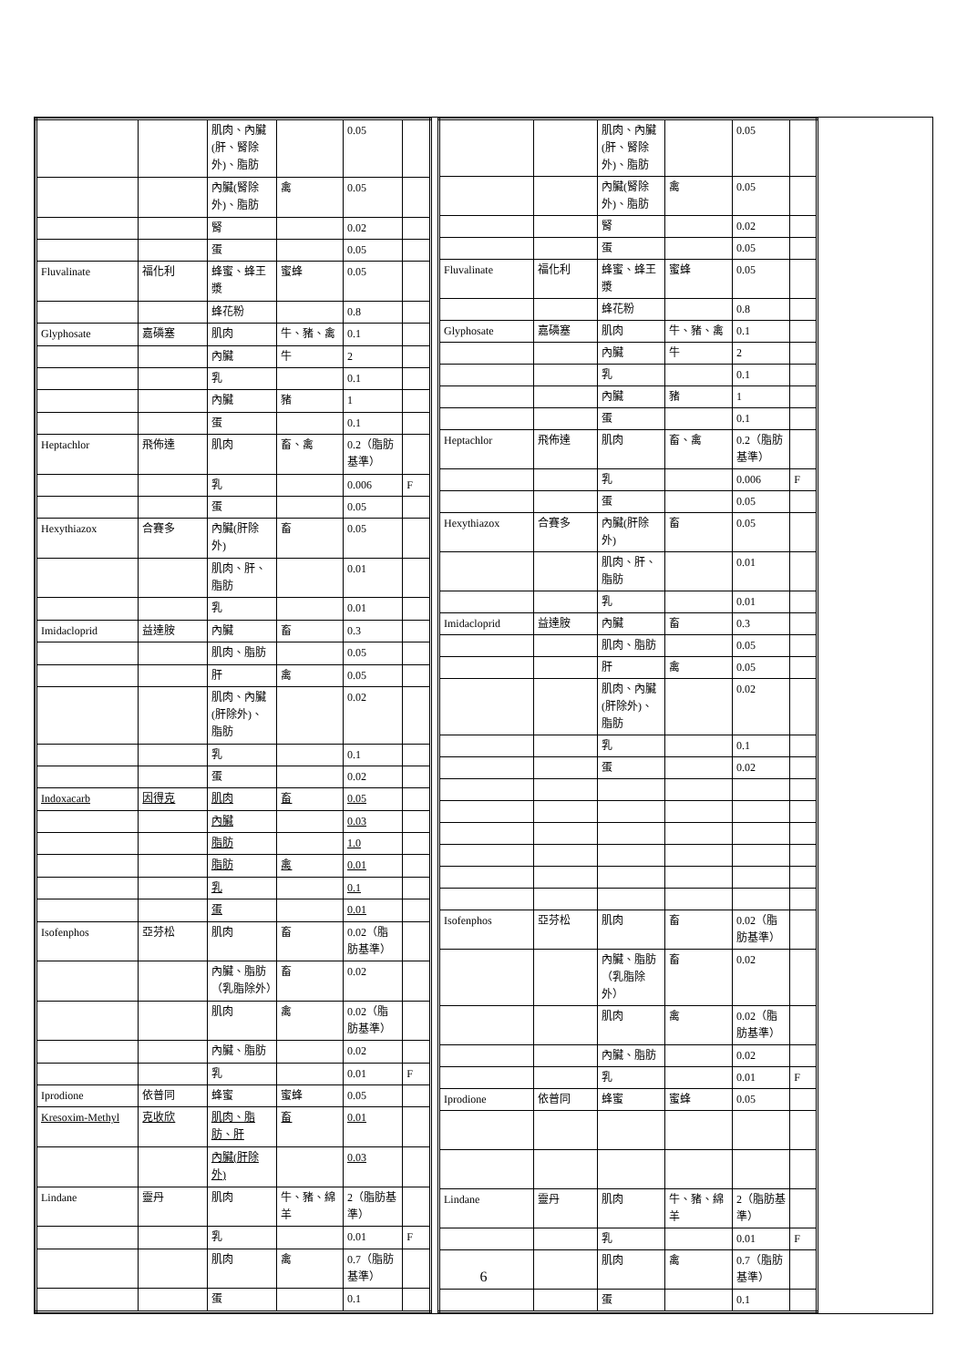| | | 肌肉、內臟(肝、腎除外)、脂肪 | | 0.05 | |
| | | 內臟(腎除外)、脂肪 | 禽 | 0.05 | |
| | | 腎 | | 0.02 | |
| | | 蛋 | | 0.05 | |
| Fluvalinate | 福化利 | 蜂蜜、蜂王漿 | 蜜蜂 | 0.05 | |
| | | 蜂花粉 | | 0.8 | |
| Glyphosate | 嘉磷塞 | 肌肉 | 牛、豬、禽 | 0.1 | |
| | | 內臟 | 牛 | 2 | |
| | | 乳 | | 0.1 | |
| | | 內臟 | 豬 | 1 | |
| | | 蛋 | | 0.1 | |
| Heptachlor | 飛佈達 | 肌肉 | 畜、禽 | 0.2（脂肪基準） | |
| | | 乳 | | 0.006 | F |
| | | 蛋 | | 0.05 | |
| Hexythiazox | 合賽多 | 內臟(肝除外) | 畜 | 0.05 | |
| | | 肌肉、肝、脂肪 | | 0.01 | |
| | | 乳 | | 0.01 | |
| Imidacloprid | 益達胺 | 內臟 | 畜 | 0.3 | |
| | | 肌肉、脂肪 | | 0.05 | |
| | | 肝 | 禽 | 0.05 | |
| | | 肌肉、內臟(肝除外)、脂肪 | | 0.02 | |
| | | 乳 | | 0.1 | |
| | | 蛋 | | 0.02 | |
| Indoxacarb | 因得克 | 肌肉 | 畜 | 0.05 | |
| | | 內臟 | | 0.03 | |
| | | 脂肪 | | 1.0 | |
| | | 脂肪 | 禽 | 0.01 | |
| | | 乳 | | 0.1 | |
| | | 蛋 | | 0.01 | |
| Isofenphos | 亞芬松 | 肌肉 | 畜 | 0.02（脂肪基準） | |
| | | 內臟、脂肪（乳脂除外） | 畜 | 0.02 | |
| | | 肌肉 | 禽 | 0.02（脂肪基準） | |
| | | 內臟、脂肪 | | 0.02 | |
| | | 乳 | | 0.01 | F |
| Iprodione | 依普同 | 蜂蜜 | 蜜蜂 | 0.05 | |
| Kresoxim-Methyl | 克收欣 | 肌肉、脂肪、肝 | 畜 | 0.01 | |
| | | 內臟(肝除外) | | 0.03 | |
| Lindane | 靈丹 | 肌肉 | 牛、豬、綿羊 | 2（脂肪基準） | |
| | | 乳 | | 0.01 | F |
| | | 肌肉 | 禽 | 0.7（脂肪基準） | |
| | | 蛋 | | 0.1 | |
| | | 肌肉、內臟(肝、腎除外)、脂肪 | | 0.05 | |
| | | 內臟(腎除外)、脂肪 | 禽 | 0.05 | |
| | | 腎 | | 0.02 | |
| | | 蛋 | | 0.05 | |
| Fluvalinate | 福化利 | 蜂蜜、蜂王漿 | 蜜蜂 | 0.05 | |
| | | 蜂花粉 | | 0.8 | |
| Glyphosate | 嘉磷塞 | 肌肉 | 牛、豬、禽 | 0.1 | |
| | | 內臟 | 牛 | 2 | |
| | | 乳 | | 0.1 | |
| | | 內臟 | 豬 | 1 | |
| | | 蛋 | | 0.1 | |
| Heptachlor | 飛佈達 | 肌肉 | 畜、禽 | 0.2（脂肪基準） | |
| | | 乳 | | 0.006 | F |
| | | 蛋 | | 0.05 | |
| Hexythiazox | 合賽多 | 內臟(肝除外) | 畜 | 0.05 | |
| | | 肌肉、肝、脂肪 | | 0.01 | |
| | | 乳 | | 0.01 | |
| Imidacloprid | 益達胺 | 內臟 | 畜 | 0.3 | |
| | | 肌肉、脂肪 | | 0.05 | |
| | | 肝 | 禽 | 0.05 | |
| | | 肌肉、內臟(肝除外)、脂肪 | | 0.02 | |
| | | 乳 | | 0.1 | |
| | | 蛋 | | 0.02 | |
| Isofenphos | 亞芬松 | 肌肉 | 畜 | 0.02（脂肪基準） | |
| | | 內臟、脂肪（乳脂除外） | 畜 | 0.02 | |
| | | 肌肉 | 禽 | 0.02（脂肪基準） | |
| | | 內臟、脂肪 | | 0.02 | |
| | | 乳 | | 0.01 | F |
| Iprodione | 依普同 | 蜂蜜 | 蜜蜂 | 0.05 | |
| Lindane | 靈丹 | 肌肉 | 牛、豬、綿羊 | 2（脂肪基準） | |
| | | 乳 | | 0.01 | F |
| | | 肌肉 | 禽 | 0.7（脂肪基準） | |
| | | 蛋 | | 0.1 | |
6